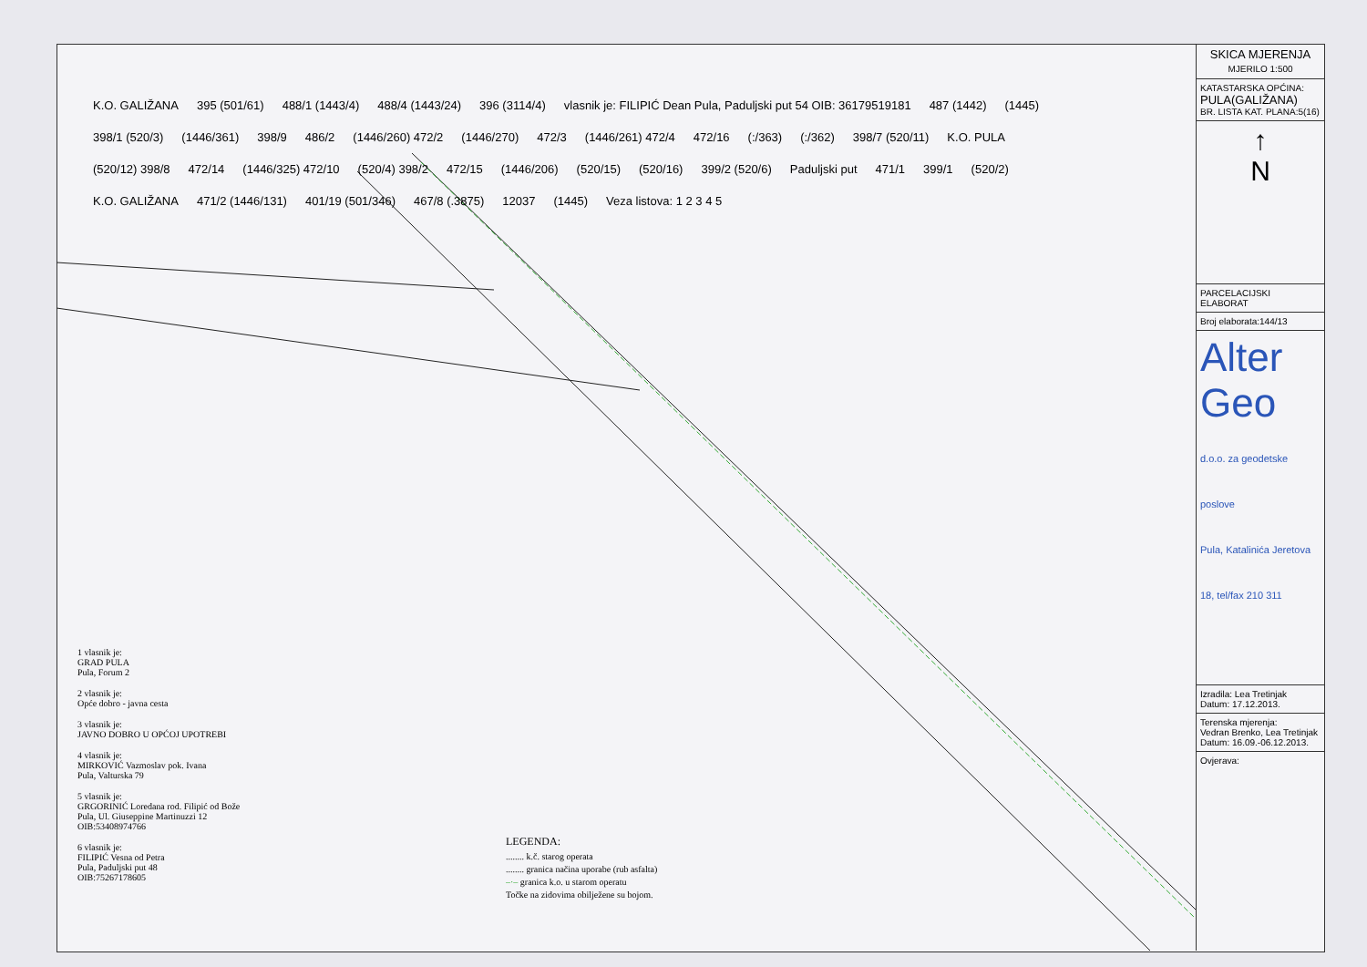K.O. GALIŽANA 395 (501/61) 488/1 (1443/4) 488/4 (1443/24) 396 (3114/4) vlasnik je: FILIPIĆ Dean Pula, Paduljski put 54 OIB: 36179519181 487 (1442) (1445) 398/1 (520/3) (1446/361) 398/9 486/2 (1446/260) 472/2 (1446/270) 472/3 (1446/261) 472/4 472/16 (:/363) (:/362) 398/7 (520/11) K.O. PULA (520/12) 398/8 472/14 (1446/325) 472/10 (520/4) 398/2 472/15 (1446/206) (520/15) (520/16) 399/2 (520/6) Paduljski put 471/1 399/1 (520/2) K.O. GALIŽANA 471/2 (1446/131) 401/19 (501/346) 467/8 (.3875) 12037 (1445) Veza listova: 1 2 3 4 5
1 vlasnik je:
GRAD PULA
Pula, Forum 2
2 vlasnik je:
Opće dobro - javna cesta
3 vlasnik je:
JAVNO DOBRO U OPĆOJ UPOTREBI
4 vlasnik je:
MIRKOVIĆ Vazmoslav pok. Ivana
Pula, Valturska 79
5 vlasnik je:
GRGORINIĆ Loredana rod. Filipić od Bože
Pula, Ul. Giuseppine Martinuzzi 12
OIB:53408974766
6 vlasnik je:
FILIPIĆ Vesna od Petra
Pula, Paduljski put 48
OIB:75267178605
LEGENDA:
........ k.č. starog operata
........ granica načina uporabe (rub asfalta)
–·– granica k.o. u starom operatu
Točke na zidovima obilježene su bojom.
SKICA MJERENJA
MJERILO 1:500
KATASTARSKA OPĆINA:
PULA(GALIŽANA)
BR. LISTA KAT. PLANA:5(16)
↑
N
PARCELACIJSKI ELABORAT
Broj elaborata:144/13
Alter Geo
d.o.o. za geodetske poslove
Pula, Katalinića Jeretova 18, tel/fax 210 311
Izradila: Lea Tretinjak
Datum: 17.12.2013.
Terenska mjerenja:
Vedran Brenko, Lea Tretinjak
Datum: 16.09.-06.12.2013.
Ovjerava: